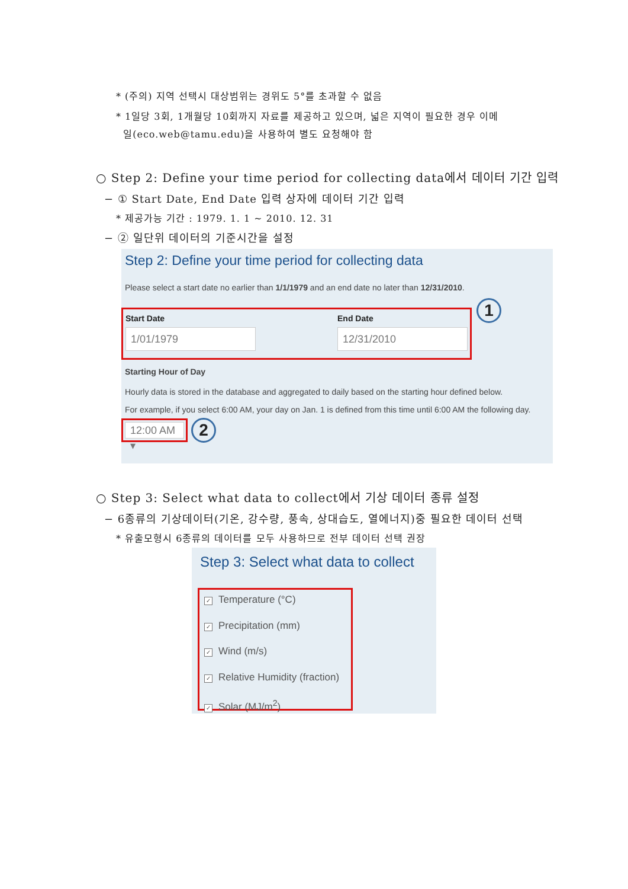* (주의) 지역 선택시 대상범위는 경위도 5°를 초과할 수 없음
* 1일당 3회, 1개월당 10회까지 자료를 제공하고 있으며, 넓은 지역이 필요한 경우 이메
일(eco.web@tamu.edu)을 사용하여 별도 요청해야 함
○ Step 2: Define your time period for collecting data에서 데이터 기간 입력
− ① Start Date, End Date 입력 상자에 데이터 기간 입력
* 제공가능 기간 : 1979. 1. 1 ~ 2010. 12. 31
− ② 일단위 데이터의 기준시간을 설정
Step 2: Define your time period for collecting data
Please select a start date no earlier than 1/1/1979 and an end date no later than 12/31/2010.
Start Date
1/01/1979
End Date
12/31/2010
1
Starting Hour of Day
Hourly data is stored in the database and aggregated to daily based on the starting hour defined below.
For example, if you select 6:00 AM, your day on Jan. 1 is defined from this time until 6:00 AM the following day.
12:00 AM ▾
2
○ Step 3: Select what data to collect에서 기상 데이터 종류 설정
− 6종류의 기상데이터(기온, 강수량, 풍속, 상대습도, 열에너지)중 필요한 데이터 선택
* 유출모형시 6종류의 데이터를 모두 사용하므로 전부 데이터 선택 권장
Step 3: Select what data to collect
✓ Temperature (°C)
✓ Precipitation (mm)
✓ Wind (m/s)
✓ Relative Humidity (fraction)
✓ Solar (MJ/m<sup>2</sup>)